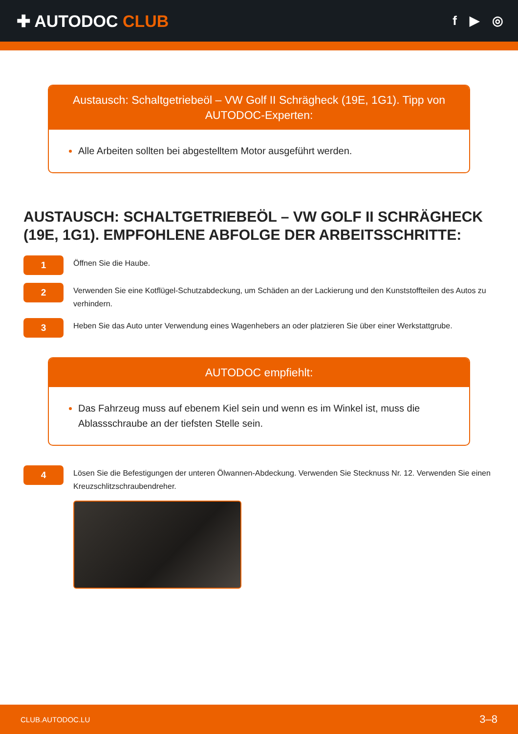✚ AUTODOC CLUB
f ▶ ◎
Austausch: Schaltgetriebeöl – VW Golf II Schrägheck (19E, 1G1). Tipp von AUTODOC-Experten:
Alle Arbeiten sollten bei abgestelltem Motor ausgeführt werden.
AUSTAUSCH: SCHALTGETRIEBEÖL – VW GOLF II SCHRÄGHECK (19E, 1G1). EMPFOHLENE ABFOLGE DER ARBEITSSCHRITTE:
1
Öffnen Sie die Haube.
2
Verwenden Sie eine Kotflügel-Schutzabdeckung, um Schäden an der Lackierung und den Kunststoffteilen des Autos zu verhindern.
3
Heben Sie das Auto unter Verwendung eines Wagenhebers an oder platzieren Sie über einer Werkstattgrube.
AUTODOC empfiehlt:
Das Fahrzeug muss auf ebenem Kiel sein und wenn es im Winkel ist, muss die Ablassschraube an der tiefsten Stelle sein.
4
Lösen Sie die Befestigungen der unteren Ölwannen-Abdeckung. Verwenden Sie Stecknuss Nr. 12. Verwenden Sie einen Kreuzschlitzschraubendreher.
CLUB.AUTODOC.LU 3–8